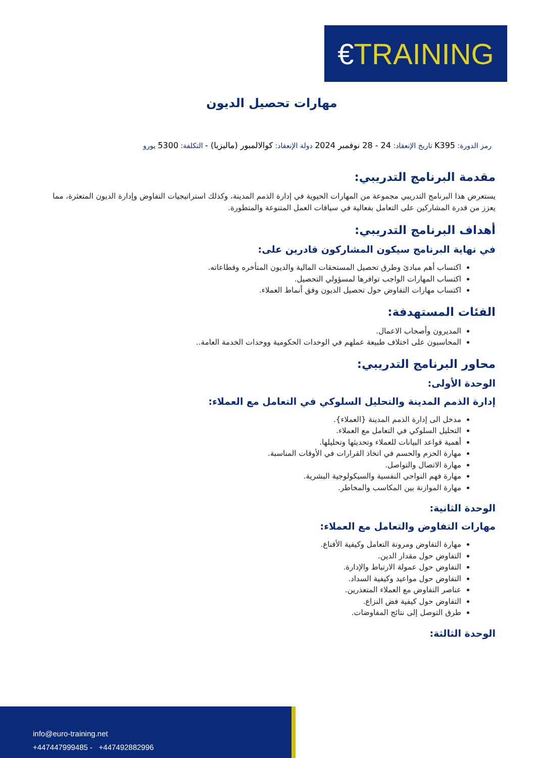€ TRAINING
مهارات تحصيل الديون
رمز الدورة: K395 تاريخ الإنعقاد: 24 - 28 نوفمبر 2024 دولة الإنعقاد: كوالالمبور (ماليزيا) - التكلفة: 5300 يورو
مقدمة البرنامج التدريبي:
يستعرض هذا البرنامج التدريبي مجموعة من المهارات الحيوية في إدارة الذمم المدينة، وكذلك استراتيجيات التفاوض وإدارة الديون المتعثرة، مما يعزز من قدرة المشاركين على التعامل بفعالية في سياقات العمل المتنوعة والمتطورة.
أهداف البرنامج التدريبي:
في نهاية البرنامج سيكون المشاركون قادرين على:
اكتساب أهم مبادئ وطرق تحصيل المستحقات المالية والديون المتأخره وقطاعاته.
اكتساب المهارات الواجب توافرها لمسؤولي التحصيل.
اكتساب مهارات التفاوض حول تحصيل الديون وفق أنماط العملاء.
الفئات المستهدفة:
المديرون وأصحاب الاعمال.
المحاسبون على اختلاف طبيعة عملهم في الوحدات الحكومية ووحدات الخدمة العامة..
محاور البرنامج التدريبي:
الوحدة الأولى:
إدارة الذمم المدينة والتحليل السلوكي في التعامل مع العملاء:
مدخل الى إدارة الذمم المدينة {العملاء}.
التحليل السلوكي في التعامل مع العملاء.
أهمية قواعد البيانات للعملاء وتحديثها وتحليلها.
مهارة الحزم والحسم في اتخاذ القرارات في الأوقات المناسبة.
مهارة الاتصال والتواصل.
مهارة فهم النواحي النفسية والسيكولوجية البشرية.
مهارة الموازنة بين المكاسب والمخاطر.
الوحدة الثانية:
مهارات التفاوض والتعامل مع العملاء:
مهارة التفاوض ومرونة التعامل وكيفية الأقناع.
التفاوض حول مقدار الدين.
التفاوض حول عمولة الارتباط والإدارة.
التفاوض حول مواعيد وكيفية السداد.
عناصر التفاوض مع العملاء المتعذرين.
التفاوض حول كيفية فض النزاع.
طرق التوصل إلى نتائج المفاوضات.
الوحدة الثالثة:
info@euro-training.net
+447447999485 - +447492882996